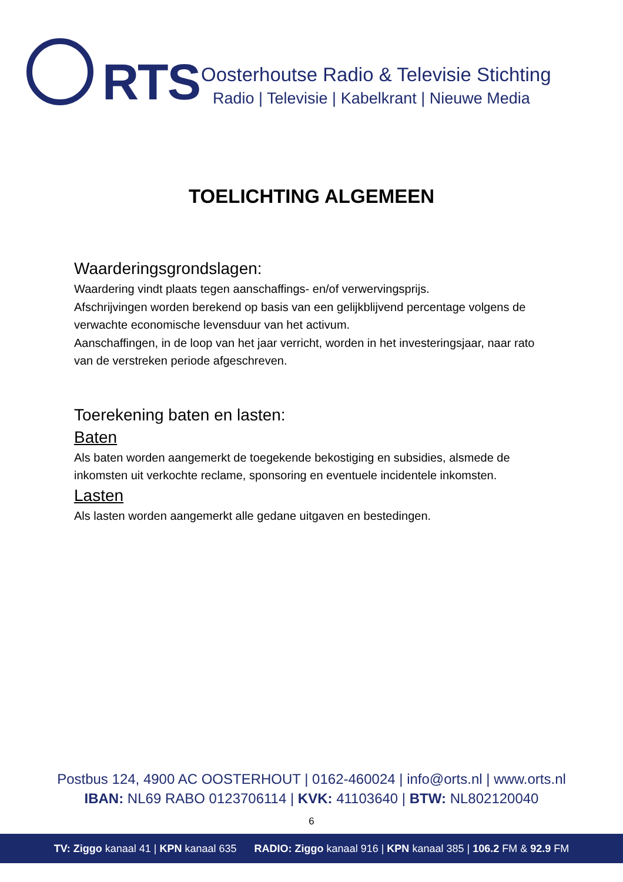RTS
Oosterhoutse Radio & Televisie Stichting
Radio | Televisie | Kabelkrant | Nieuwe Media
TOELICHTING ALGEMEEN
Waarderingsgrondslagen:
Waardering vindt plaats tegen aanschaffings- en/of verwervingsprijs.
Afschrijvingen worden berekend op basis van een gelijkblijvend percentage volgens de verwachte economische levensduur van het activum.
Aanschaffingen, in de loop van het jaar verricht, worden in het investeringsjaar, naar rato van de verstreken periode afgeschreven.
Toerekening baten en lasten:
Baten
Als baten worden aangemerkt de toegekende bekostiging en subsidies, alsmede de inkomsten uit verkochte reclame, sponsoring en eventuele incidentele inkomsten.
Lasten
Als lasten worden aangemerkt alle gedane uitgaven en bestedingen.
Postbus 124, 4900 AC OOSTERHOUT | 0162-460024 | info@orts.nl | www.orts.nl
IBAN: NL69 RABO 0123706114 | KVK: 41103640 | BTW: NL802120040
6
TV: Ziggo kanaal 41 | KPN kanaal 635 RADIO: Ziggo kanaal 916 | KPN kanaal 385 | 106.2 FM & 92.9 FM